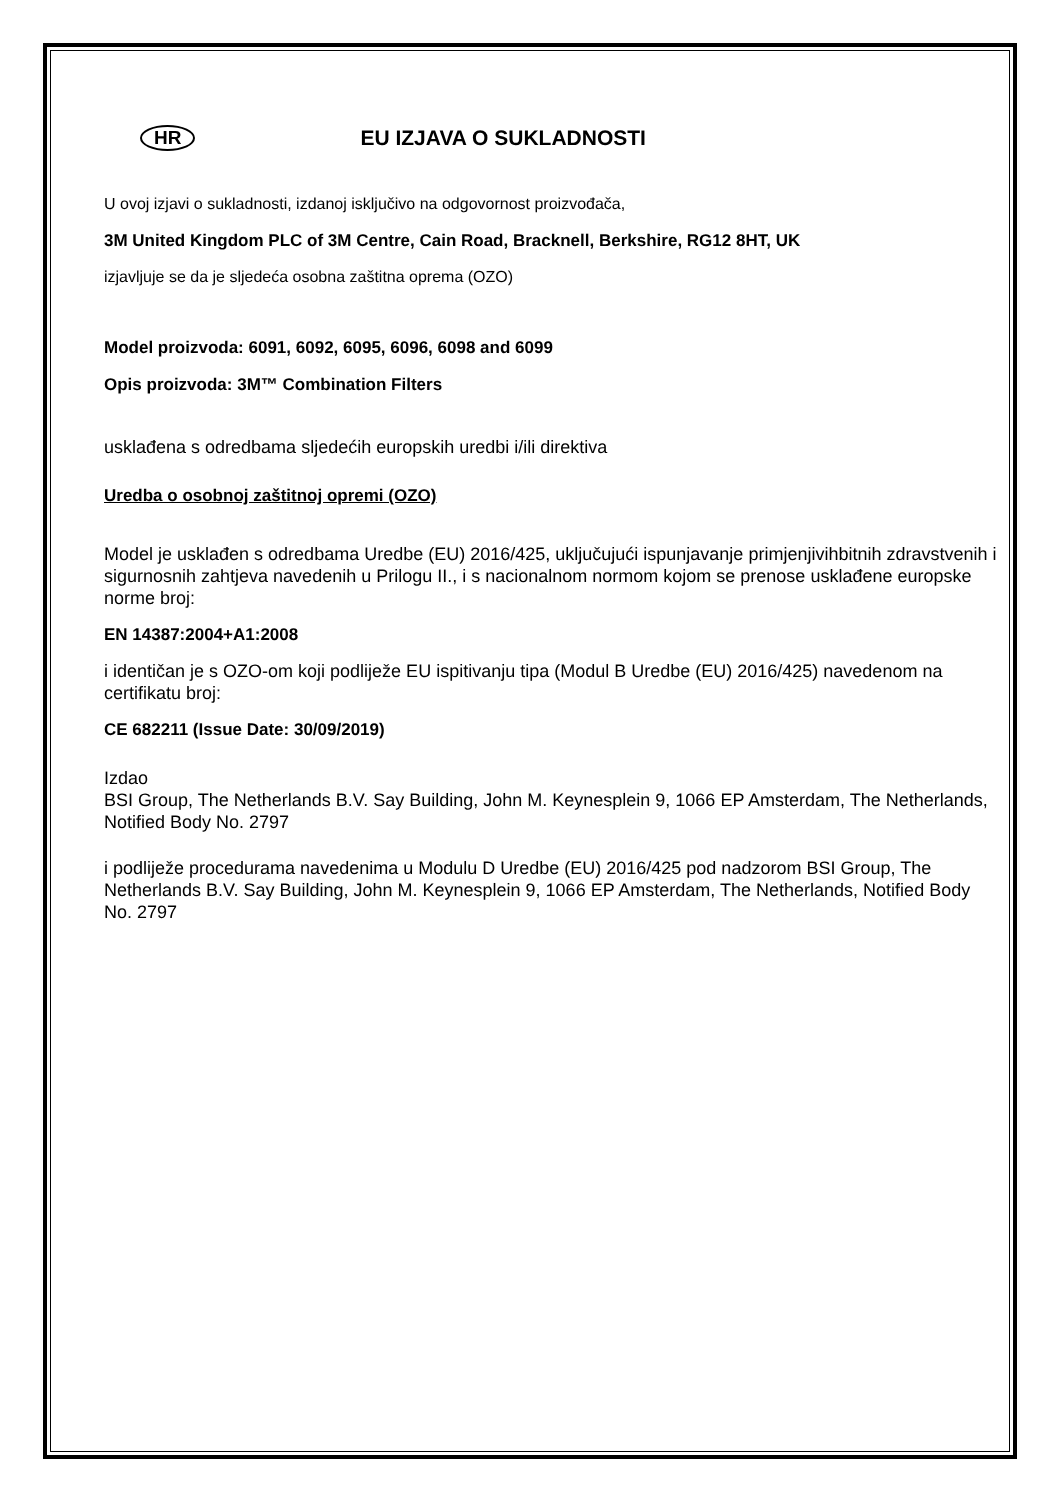HR EU IZJAVA O SUKLADNOSTI
U ovoj izjavi o sukladnosti, izdanoj isključivo na odgovornost proizvođača,
3M United Kingdom PLC of 3M Centre, Cain Road, Bracknell, Berkshire, RG12 8HT, UK
izjavljuje se da je sljedeća osobna zaštitna oprema (OZO)
Model proizvoda: 6091, 6092, 6095, 6096, 6098 and 6099
Opis proizvoda: 3M™ Combination Filters
usklađena s odredbama sljedećih europskih uredbi i/ili direktiva
Uredba o osobnoj zaštitnoj opremi (OZO)
Model je usklađen s odredbama Uredbe (EU) 2016/425, uključujući ispunjavanje primjenjivihbitnih zdravstvenih i sigurnosnih zahtjeva navedenih u Prilogu II., i s nacionalnom normom kojom se prenose usklađene europske norme broj:
EN 14387:2004+A1:2008
i identičan je s OZO-om koji podliježe EU ispitivanju tipa (Modul B Uredbe (EU) 2016/425) navedenom na certifikatu broj:
CE 682211 (Issue Date: 30/09/2019)
Izdao
BSI Group, The Netherlands B.V. Say Building, John M. Keynesplein 9, 1066 EP Amsterdam, The Netherlands, Notified Body No. 2797
i podliježe procedurama navedenima u Modulu D Uredbe (EU) 2016/425 pod nadzorom BSI Group, The Netherlands B.V. Say Building, John M. Keynesplein 9, 1066 EP Amsterdam, The Netherlands, Notified Body No. 2797